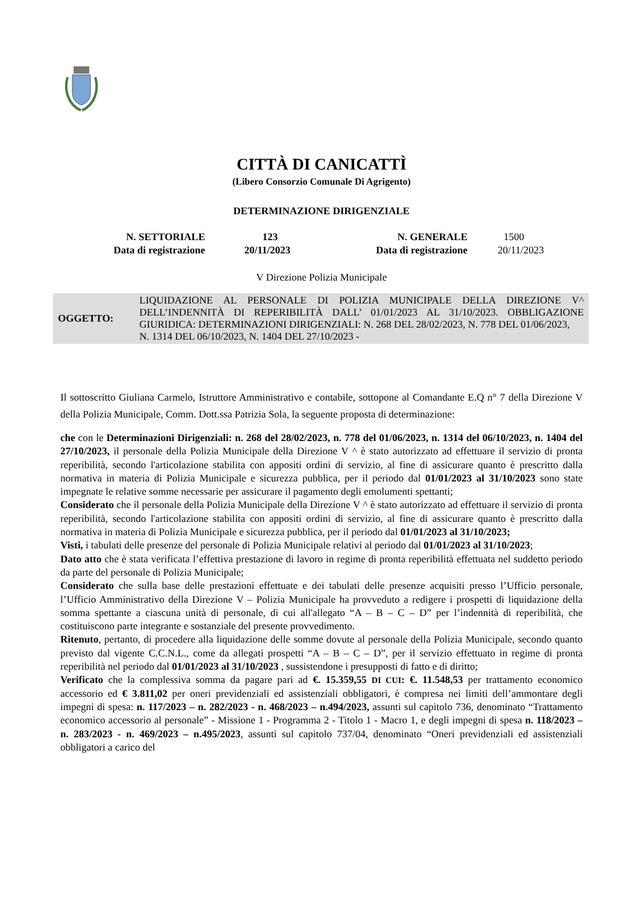CITTÀ DI CANICATTÌ
(Libero Consorzio Comunale Di Agrigento)
DETERMINAZIONE DIRIGENZIALE
| N. SETTORIALE | 123 | N. GENERALE | 1500 |
| Data di registrazione | 20/11/2023 | Data di registrazione | 20/11/2023 |
V Direzione Polizia Municipale
OGGETTO:
LIQUIDAZIONE AL PERSONALE DI POLIZIA MUNICIPALE DELLA DIREZIONE V^ DELL’INDENNITÀ DI REPERIBILITÀ DALL’ 01/01/2023 AL 31/10/2023. OBBLIGAZIONE GIURIDICA: DETERMINAZIONI DIRIGENZIALI: N. 268 DEL 28/02/2023, N. 778 DEL 01/06/2023,
N. 1314 DEL 06/10/2023, N. 1404 DEL 27/10/2023 -
Il sottoscritto Giuliana Carmelo, Istruttore Amministrativo e contabile, sottopone al Comandante E.Q n° 7 della Direzione V della Polizia Municipale, Comm. Dott.ssa Patrizia Sola, la seguente proposta di determinazione:
che con le Determinazioni Dirigenziali: n. 268 del 28/02/2023, n. 778 del 01/06/2023, n. 1314 del 06/10/2023, n. 1404 del 27/10/2023, il personale della Polizia Municipale della Direzione V ^ è stato autorizzato ad effettuare il servizio di pronta reperibilità, secondo l'articolazione stabilita con appositi ordini di servizio, al fine di assicurare quanto è prescritto dalla normativa in materia di Polizia Municipale e sicurezza pubblica, per il periodo dal 01/01/2023 al 31/10/2023 sono state impegnate le relative somme necessarie per assicurare il pagamento degli emolumenti spettanti;
Considerato che il personale della Polizia Municipale della Direzione V ^ è stato autorizzato ad effettuare il servizio di pronta reperibilità, secondo l'articolazione stabilita con appositi ordini di servizio, al fine di assicurare quanto è prescritto dalla normativa in materia di Polizia Municipale e sicurezza pubblica, per il periodo dal 01/01/2023 al 31/10/2023;
Visti, i tabulati delle presenze del personale di Polizia Municipale relativi al periodo dal 01/01/2023 al 31/10/2023;
Dato atto che è stata verificata l’effettiva prestazione di lavoro in regime di pronta reperibilità effettuata nel suddetto periodo da parte del personale di Polizia Municipale;
Considerato che sulla base delle prestazioni effettuate e dei tabulati delle presenze acquisiti presso l’Ufficio personale, l’Ufficio Amministrativo della Direzione V – Polizia Municipale ha provveduto a redigere i prospetti di liquidazione della somma spettante a ciascuna unità di personale, di cui all'allegato “A – B – C – D” per l’indennità di reperibilità, che costituiscono parte integrante e sostanziale del presente provvedimento.
Ritenuto, pertanto, di procedere alla liquidazione delle somme dovute al personale della Polizia Municipale, secondo quanto previsto dal vigente C.C.N.L., come da allegati prospetti “A – B – C – D”, per il servizio effettuato in regime di pronta reperibilità nel periodo dal 01/01/2023 al 31/10/2023 , sussistendone i presupposti di fatto e di diritto;
Verificato che la complessiva somma da pagare pari ad €. 15.359,55 DI CUI: €. 11.548,53 per trattamento economico accessorio ed € 3.811,02 per oneri previdenziali ed assistenziali obbligatori, è compresa nei limiti dell’ammontare degli impegni di spesa: n. 117/2023 – n. 282/2023 - n. 468/2023 – n.494/2023, assunti sul capitolo 736, denominato “Trattamento economico accessorio al personale” - Missione 1 - Programma 2 - Titolo 1 - Macro 1, e degli impegni di spesa n. 118/2023 – n. 283/2023 - n. 469/2023 – n.495/2023, assunti sul capitolo 737/04, denominato “Oneri previdenziali ed assistenziali obbligatori a carico del